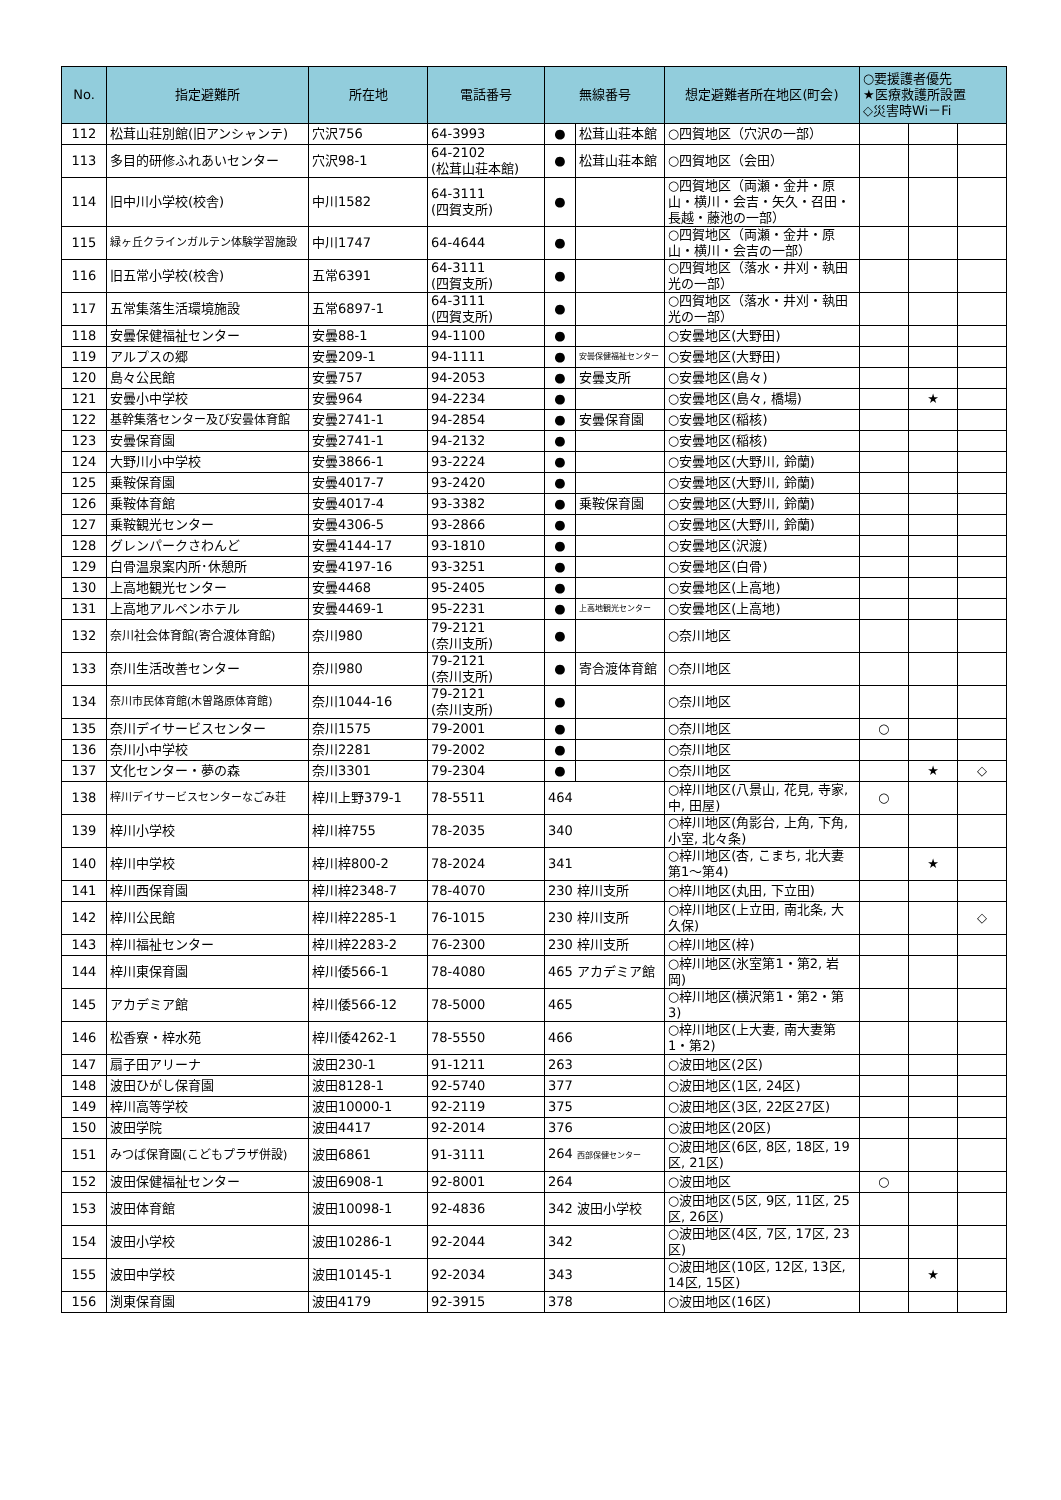| No. | 指定避難所 | 所在地 | 電話番号 | 無線番号 | | 想定避難者所在地区(町会) | ○要援護者優先 ★医療救護所設置 ◇災害時Wi－Fi | | |
| --- | --- | --- | --- | --- | --- | --- | --- | --- | --- |
| 112 | 松茸山荘別館(旧アンシャンテ) | 穴沢756 | 64-3993 | ● | 松茸山荘本館 | ○四賀地区（穴沢の一部） | | | |
| 113 | 多目的研修ふれあいセンター | 穴沢98-1 | 64-2102 (松茸山荘本館) | ● | 松茸山荘本館 | ○四賀地区（会田） | | | |
| 114 | 旧中川小学校(校舎) | 中川1582 | 64-3111 (四賀支所) | ● | | ○四賀地区（両瀬・金井・原山・横川・会吉・矢久・召田・長越・藤池の一部） | | | |
| 115 | 緑ヶ丘クラインガルテン体験学習施設 | 中川1747 | 64-4644 | ● | | ○四賀地区（両瀬・金井・原山・横川・会吉の一部） | | | |
| 116 | 旧五常小学校(校舎) | 五常6391 | 64-3111 (四賀支所) | ● | | ○四賀地区（落水・井刈・執田光の一部） | | | |
| 117 | 五常集落生活環境施設 | 五常6897-1 | 64-3111 (四賀支所) | ● | | ○四賀地区（落水・井刈・執田光の一部） | | | |
| 118 | 安曇保健福祉センター | 安曇88-1 | 94-1100 | ● | | ○安曇地区(大野田) | | | |
| 119 | アルプスの郷 | 安曇209-1 | 94-1111 | ● | 安曇保健福祉センター | ○安曇地区(大野田) | | | |
| 120 | 島々公民館 | 安曇757 | 94-2053 | ● | 安曇支所 | ○安曇地区(島々) | | | |
| 121 | 安曇小中学校 | 安曇964 | 94-2234 | ● | | ○安曇地区(島々, 橋場) | | ★ | |
| 122 | 基幹集落センター及び安曇体育館 | 安曇2741-1 | 94-2854 | ● | 安曇保育園 | ○安曇地区(稲核) | | | |
| 123 | 安曇保育園 | 安曇2741-1 | 94-2132 | ● | | ○安曇地区(稲核) | | | |
| 124 | 大野川小中学校 | 安曇3866-1 | 93-2224 | ● | | ○安曇地区(大野川, 鈴蘭) | | | |
| 125 | 乗鞍保育園 | 安曇4017-7 | 93-2420 | ● | | ○安曇地区(大野川, 鈴蘭) | | | |
| 126 | 乗鞍体育館 | 安曇4017-4 | 93-3382 | ● | 乗鞍保育園 | ○安曇地区(大野川, 鈴蘭) | | | |
| 127 | 乗鞍観光センター | 安曇4306-5 | 93-2866 | ● | | ○安曇地区(大野川, 鈴蘭) | | | |
| 128 | グレンパークさわんど | 安曇4144-17 | 93-1810 | ● | | ○安曇地区(沢渡) | | | |
| 129 | 白骨温泉案内所･休憩所 | 安曇4197-16 | 93-3251 | ● | | ○安曇地区(白骨) | | | |
| 130 | 上高地観光センター | 安曇4468 | 95-2405 | ● | | ○安曇地区(上高地) | | | |
| 131 | 上高地アルペンホテル | 安曇4469-1 | 95-2231 | ● | 上高地観光センター | ○安曇地区(上高地) | | | |
| 132 | 奈川社会体育館(寄合渡体育館) | 奈川980 | 79-2121 (奈川支所) | ● | | ○奈川地区 | | | |
| 133 | 奈川生活改善センター | 奈川980 | 79-2121 (奈川支所) | ● | 寄合渡体育館 | ○奈川地区 | | | |
| 134 | 奈川市民体育館(木曽路原体育館) | 奈川1044-16 | 79-2121 (奈川支所) | ● | | ○奈川地区 | | | |
| 135 | 奈川デイサービスセンター | 奈川1575 | 79-2001 | ● | | ○奈川地区 | ○ | | |
| 136 | 奈川小中学校 | 奈川2281 | 79-2002 | ● | | ○奈川地区 | | | |
| 137 | 文化センター・夢の森 | 奈川3301 | 79-2304 | ● | | ○奈川地区 | | ★ | ◇ |
| 138 | 梓川デイサービスセンターなごみ荘 | 梓川上野379-1 | 78-5511 | 464 | | ○梓川地区(八景山, 花見, 寺家, 中, 田屋) | ○ | | |
| 139 | 梓川小学校 | 梓川梓755 | 78-2035 | 340 | | ○梓川地区(角影台, 上角, 下角, 小室, 北々条) | | | |
| 140 | 梓川中学校 | 梓川梓800-2 | 78-2024 | 341 | | ○梓川地区(杏, こまち, 北大妻第1～第4) | | ★ | |
| 141 | 梓川西保育園 | 梓川梓2348-7 | 78-4070 | 230 梓川支所 | | ○梓川地区(丸田, 下立田) | | | |
| 142 | 梓川公民館 | 梓川梓2285-1 | 76-1015 | 230 梓川支所 | | ○梓川地区(上立田, 南北条, 大久保) | | | ◇ |
| 143 | 梓川福祉センター | 梓川梓2283-2 | 76-2300 | 230 梓川支所 | | ○梓川地区(梓) | | | |
| 144 | 梓川東保育園 | 梓川倭566-1 | 78-4080 | 465 アカデミア館 | | ○梓川地区(氷室第1・第2, 岩岡) | | | |
| 145 | アカデミア館 | 梓川倭566-12 | 78-5000 | 465 | | ○梓川地区(横沢第1・第2・第3) | | | |
| 146 | 松香寮・梓水苑 | 梓川倭4262-1 | 78-5550 | 466 | | ○梓川地区(上大妻, 南大妻第1・第2) | | | |
| 147 | 扇子田アリーナ | 波田230-1 | 91-1211 | 263 | | ○波田地区(2区) | | | |
| 148 | 波田ひがし保育園 | 波田8128-1 | 92-5740 | 377 | | ○波田地区(1区, 24区) | | | |
| 149 | 梓川高等学校 | 波田10000-1 | 92-2119 | 375 | | ○波田地区(3区, 22区27区) | | | |
| 150 | 波田学院 | 波田4417 | 92-2014 | 376 | | ○波田地区(20区) | | | |
| 151 | みつば保育園(こどもプラザ併設) | 波田6861 | 91-3111 | 264 西部保健センター | | ○波田地区(6区, 8区, 18区, 19区, 21区) | | | |
| 152 | 波田保健福祉センター | 波田6908-1 | 92-8001 | 264 | | ○波田地区 | ○ | | |
| 153 | 波田体育館 | 波田10098-1 | 92-4836 | 342 波田小学校 | | ○波田地区(5区, 9区, 11区, 25区, 26区) | | | |
| 154 | 波田小学校 | 波田10286-1 | 92-2044 | 342 | | ○波田地区(4区, 7区, 17区, 23区) | | | |
| 155 | 波田中学校 | 波田10145-1 | 92-2034 | 343 | | ○波田地区(10区, 12区, 13区, 14区, 15区) | | ★ | |
| 156 | 渕東保育園 | 波田4179 | 92-3915 | 378 | | ○波田地区(16区) | | | |